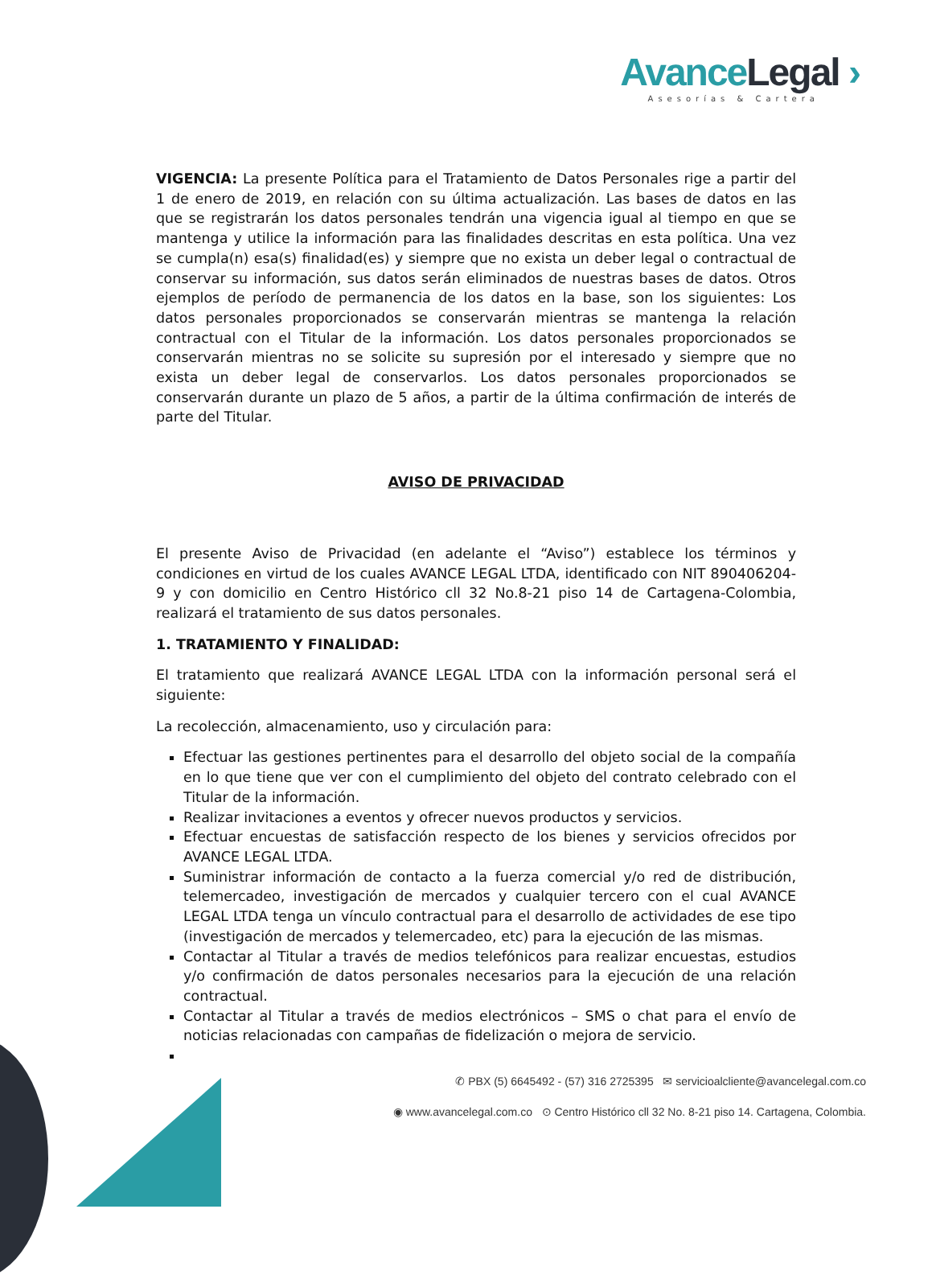Avance Legal ›
Asesorías & Cartera
VIGENCIA: La presente Política para el Tratamiento de Datos Personales rige a partir del 1 de enero de 2019, en relación con su última actualización. Las bases de datos en las que se registrarán los datos personales tendrán una vigencia igual al tiempo en que se mantenga y utilice la información para las finalidades descritas en esta política. Una vez se cumpla(n) esa(s) finalidad(es) y siempre que no exista un deber legal o contractual de conservar su información, sus datos serán eliminados de nuestras bases de datos. Otros ejemplos de período de permanencia de los datos en la base, son los siguientes: Los datos personales proporcionados se conservarán mientras se mantenga la relación contractual con el Titular de la información. Los datos personales proporcionados se conservarán mientras no se solicite su supresión por el interesado y siempre que no exista un deber legal de conservarlos. Los datos personales proporcionados se conservarán durante un plazo de 5 años, a partir de la última confirmación de interés de parte del Titular.
AVISO DE PRIVACIDAD
El presente Aviso de Privacidad (en adelante el “Aviso”) establece los términos y condiciones en virtud de los cuales AVANCE LEGAL LTDA, identificado con NIT 890406204- 9 y con domicilio en Centro Histórico cll 32 No.8-21 piso 14 de Cartagena-Colombia, realizará el tratamiento de sus datos personales.
1. TRATAMIENTO Y FINALIDAD:
El tratamiento que realizará AVANCE LEGAL LTDA con la información personal será el siguiente:
La recolección, almacenamiento, uso y circulación para:
Efectuar las gestiones pertinentes para el desarrollo del objeto social de la compañía en lo que tiene que ver con el cumplimiento del objeto del contrato celebrado con el Titular de la información.
Realizar invitaciones a eventos y ofrecer nuevos productos y servicios.
Efectuar encuestas de satisfacción respecto de los bienes y servicios ofrecidos por AVANCE LEGAL LTDA.
Suministrar información de contacto a la fuerza comercial y/o red de distribución, telemercadeo, investigación de mercados y cualquier tercero con el cual AVANCE LEGAL LTDA tenga un vínculo contractual para el desarrollo de actividades de ese tipo (investigación de mercados y telemercadeo, etc) para la ejecución de las mismas.
Contactar al Titular a través de medios telefónicos para realizar encuestas, estudios y/o confirmación de datos personales necesarios para la ejecución de una relación contractual.
Contactar al Titular a través de medios electrónicos – SMS o chat para el envío de noticias relacionadas con campañas de fidelización o mejora de servicio.
✆ PBX (5) 6645492 - (57) 316 2725395 ✉ servicioalcliente@avancelegal.com.co
◉ www.avancelegal.com.co ⊙ Centro Histórico cll 32 No. 8-21 piso 14. Cartagena, Colombia.